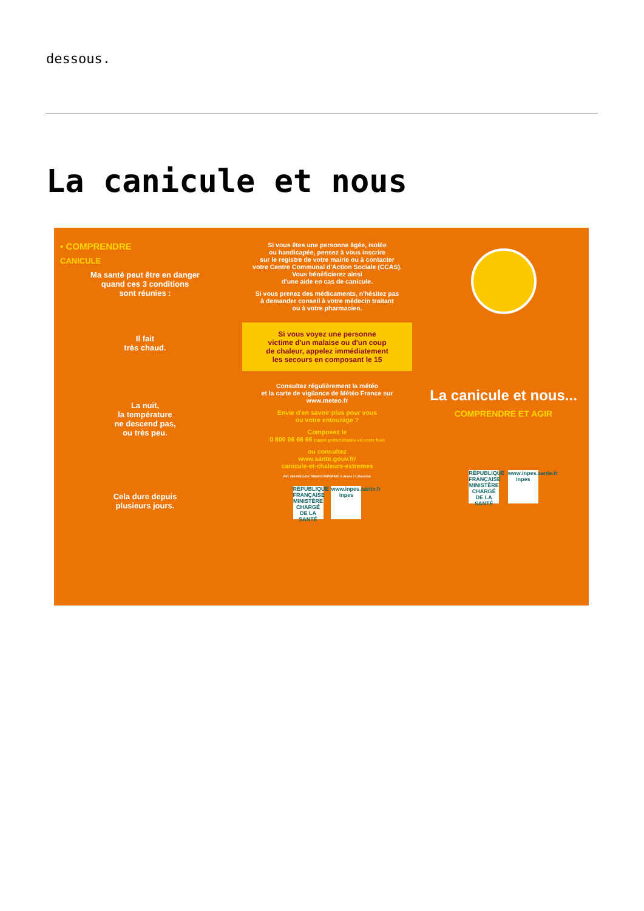dessous.
La canicule et nous
• COMPRENDRE
CANICULE
Ma santé peut être en danger
quand ces 3 conditions
sont réunies :
Il fait
très chaud.
La nuit,
la température
ne descend pas,
ou très peu.
Cela dure depuis
plusieurs jours.
Si vous êtes une personne âgée, isolée
ou handicapée, pensez à vous inscrire
sur le registre de votre mairie ou à contacter
votre Centre Communal d'Action Sociale (CCAS).
Vous bénéficierez ainsi
d'une aide en cas de canicule.
Si vous prenez des médicaments, n'hésitez pas
à demander conseil à votre médecin traitant
ou à votre pharmacien.
Si vous voyez une personne
victime d'un malaise ou d'un coup
de chaleur, appelez immédiatement
les secours en composant le 15
Consultez régulièrement la météo
et la carte de vigilance de Météo France sur
www.meteo.fr
Envie d'en savoir plus pour vous
ou votre entourage ?
Composez le
0 800 06 66 66 (appel gratuit depuis un poste fixe)
ou consultez
www.sante.gouv.fr/
canicule-et-chaleurs-extremes
Réf. 260-09511-DE TBWA\CORPORATE © Alexis / C.Maréchal
RÉPUBLIQUE FRANÇAISE MINISTÈRE CHARGÉ DE LA SANTÉ www.inpes.sante.fr inpes
La canicule et nous...
COMPRENDRE ET AGIR
RÉPUBLIQUE FRANÇAISE MINISTÈRE CHARGÉ DE LA SANTÉ www.inpes.sante.fr inpes